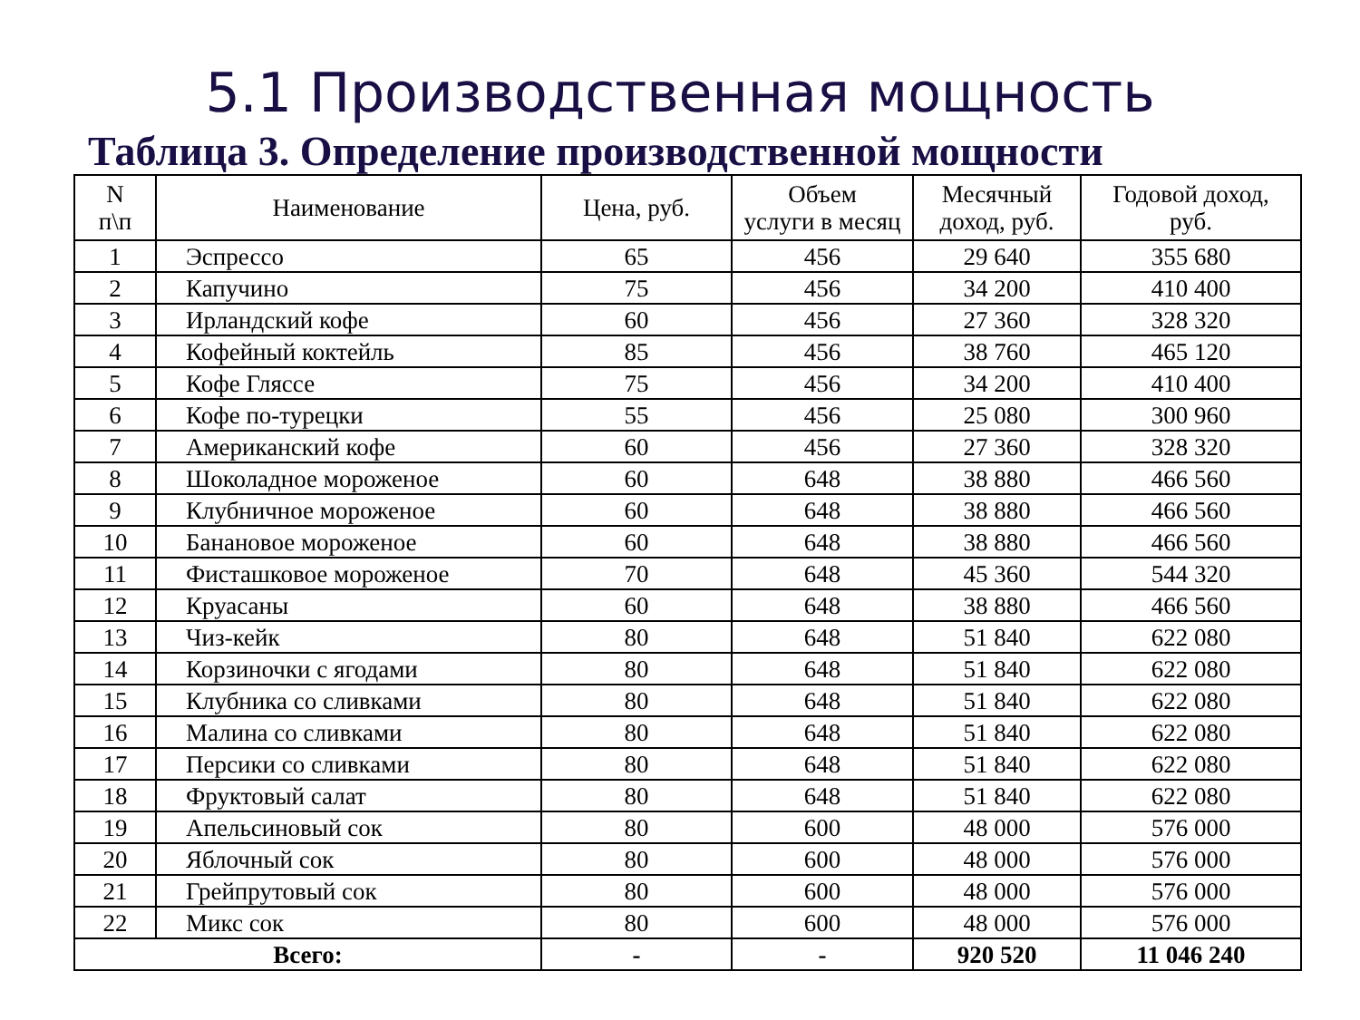5.1 Производственная мощность
Таблица 3. Определение производственной мощности
| N п\п | Наименование | Цена, руб. | Объем услуги в месяц | Месячный доход, руб. | Годовой доход, руб. |
| --- | --- | --- | --- | --- | --- |
| 1 | Эспрессо | 65 | 456 | 29 640 | 355 680 |
| 2 | Капучино | 75 | 456 | 34 200 | 410 400 |
| 3 | Ирландский кофе | 60 | 456 | 27 360 | 328 320 |
| 4 | Кофейный коктейль | 85 | 456 | 38 760 | 465 120 |
| 5 | Кофе Гляссе | 75 | 456 | 34 200 | 410 400 |
| 6 | Кофе по-турецки | 55 | 456 | 25 080 | 300 960 |
| 7 | Американский кофе | 60 | 456 | 27 360 | 328 320 |
| 8 | Шоколадное мороженое | 60 | 648 | 38 880 | 466 560 |
| 9 | Клубничное мороженое | 60 | 648 | 38 880 | 466 560 |
| 10 | Банановое мороженое | 60 | 648 | 38 880 | 466 560 |
| 11 | Фисташковое мороженое | 70 | 648 | 45 360 | 544 320 |
| 12 | Круасаны | 60 | 648 | 38 880 | 466 560 |
| 13 | Чиз-кейк | 80 | 648 | 51 840 | 622 080 |
| 14 | Корзиночки с ягодами | 80 | 648 | 51 840 | 622 080 |
| 15 | Клубника со сливками | 80 | 648 | 51 840 | 622 080 |
| 16 | Малина со сливками | 80 | 648 | 51 840 | 622 080 |
| 17 | Персики со сливками | 80 | 648 | 51 840 | 622 080 |
| 18 | Фруктовый салат | 80 | 648 | 51 840 | 622 080 |
| 19 | Апельсиновый сок | 80 | 600 | 48 000 | 576 000 |
| 20 | Яблочный сок | 80 | 600 | 48 000 | 576 000 |
| 21 | Грейпрутовый сок | 80 | 600 | 48 000 | 576 000 |
| 22 | Микс сок | 80 | 600 | 48 000 | 576 000 |
| Всего: | | - | - | 920 520 | 11 046 240 |